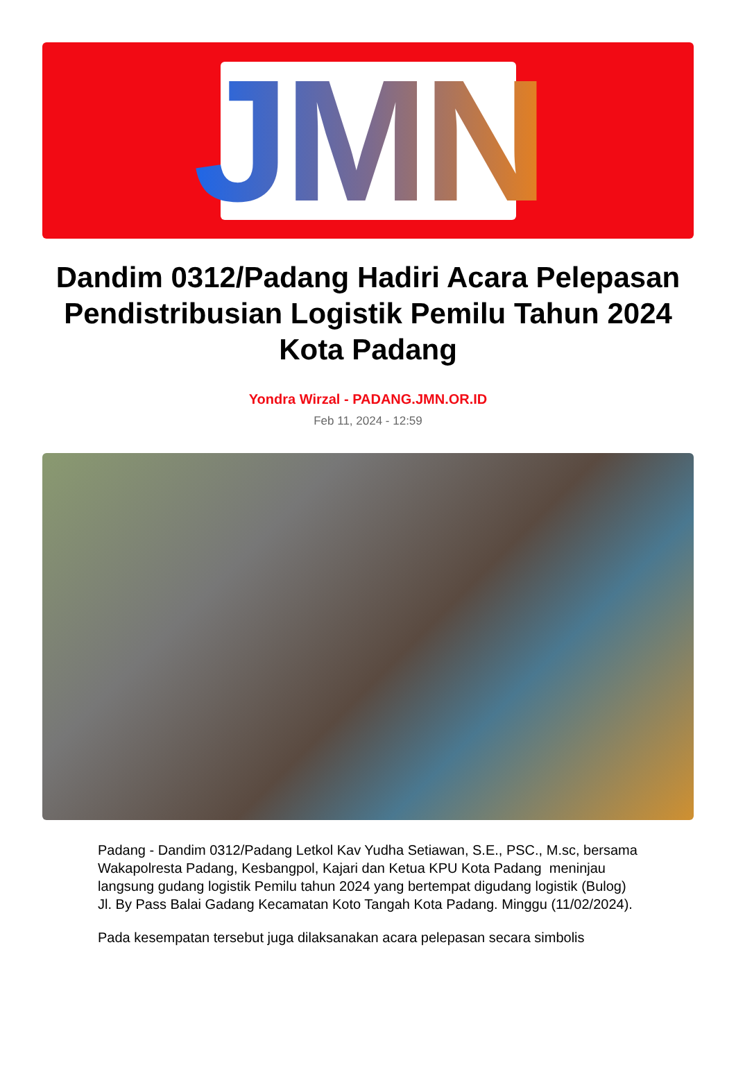JMN
Dandim 0312/Padang Hadiri Acara Pelepasan Pendistribusian Logistik Pemilu Tahun 2024 Kota Padang
Yondra Wirzal - PADANG.JMN.OR.ID
Feb 11, 2024 - 12:59
Padang - Dandim 0312/Padang Letkol Kav Yudha Setiawan, S.E., PSC., M.sc, bersama Wakapolresta Padang, Kesbangpol, Kajari dan Ketua KPU Kota Padang meninjau langsung gudang logistik Pemilu tahun 2024 yang bertempat digudang logistik (Bulog) Jl. By Pass Balai Gadang Kecamatan Koto Tangah Kota Padang. Minggu (11/02/2024).
Pada kesempatan tersebut juga dilaksanakan acara pelepasan secara simbolis